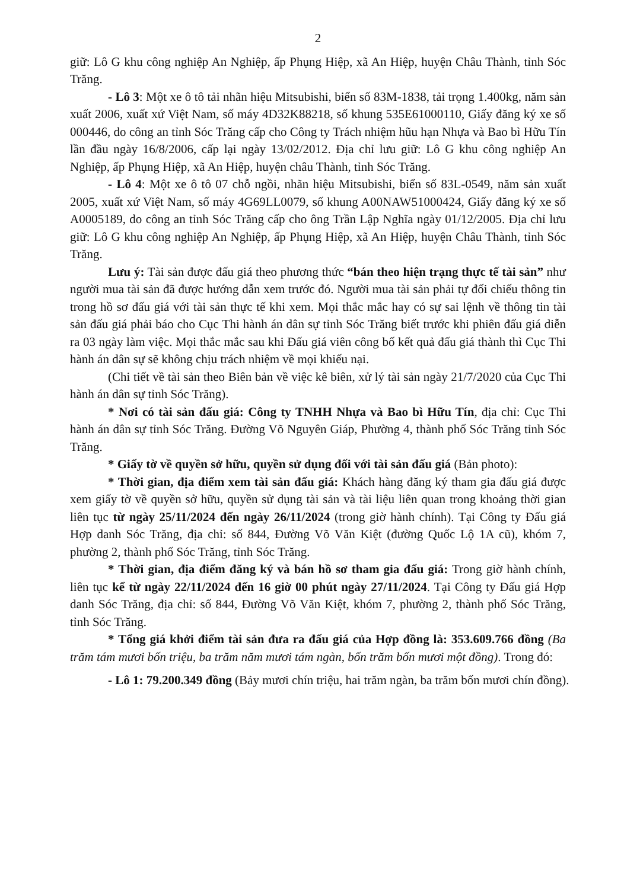2
giữ: Lô G khu công nghiệp An Nghiệp, ấp Phụng Hiệp, xã An Hiệp, huyện Châu Thành, tỉnh Sóc Trăng.
- Lô 3: Một xe ô tô tải nhãn hiệu Mitsubishi, biển số 83M-1838, tải trọng 1.400kg, năm sản xuất 2006, xuất xứ Việt Nam, số máy 4D32K88218, số khung 535E61000110, Giấy đăng ký xe số 000446, do công an tỉnh Sóc Trăng cấp cho Công ty Trách nhiệm hũu hạn Nhựa và Bao bì Hữu Tín lần đầu ngày 16/8/2006, cấp lại ngày 13/02/2012. Địa chỉ lưu giữ: Lô G khu công nghiệp An Nghiệp, ấp Phụng Hiệp, xã An Hiệp, huyện châu Thành, tỉnh Sóc Trăng.
- Lô 4: Một xe ô tô 07 chỗ ngồi, nhãn hiệu Mitsubishi, biển số 83L-0549, năm sản xuất 2005, xuất xứ Việt Nam, số máy 4G69LL0079, số khung A00NAW51000424, Giấy đăng ký xe số A0005189, do công an tỉnh Sóc Trăng cấp cho ông Trần Lập Nghĩa ngày 01/12/2005. Địa chỉ lưu giữ: Lô G khu công nghiệp An Nghiệp, ấp Phụng Hiệp, xã An Hiệp, huyện Châu Thành, tỉnh Sóc Trăng.
Lưu ý: Tài sản được đấu giá theo phương thức “bán theo hiện trạng thực tế tài sản” như người mua tài sản đã được hướng dẫn xem trước đó. Người mua tài sản phải tự đối chiếu thông tin trong hồ sơ đấu giá với tài sản thực tế khi xem. Mọi thắc mắc hay có sự sai lệnh về thông tin tài sản đấu giá phải báo cho Cục Thi hành án dân sự tỉnh Sóc Trăng biết trước khi phiên đấu giá diễn ra 03 ngày làm việc. Mọi thắc mắc sau khi Đấu giá viên công bố kết quả đấu giá thành thì Cục Thi hành án dân sự sẽ không chịu trách nhiệm về mọi khiếu nại.
(Chi tiết về tài sản theo Biên bản về việc kê biên, xử lý tài sản ngày 21/7/2020 của Cục Thi hành án dân sự tỉnh Sóc Trăng).
* Nơi có tài sản đấu giá: Công ty TNHH Nhựa và Bao bì Hữu Tín, địa chỉ: Cục Thi hành án dân sự tỉnh Sóc Trăng. Đường Võ Nguyên Giáp, Phường 4, thành phố Sóc Trăng tỉnh Sóc Trăng.
* Giấy tờ về quyền sở hữu, quyền sử dụng đối với tài sản đấu giá (Bản photo):
* Thời gian, địa điểm xem tài sản đấu giá: Khách hàng đăng ký tham gia đấu giá được xem giấy tờ về quyền sở hữu, quyền sử dụng tài sản và tài liệu liên quan trong khoảng thời gian liên tục từ ngày 25/11/2024 đến ngày 26/11/2024 (trong giờ hành chính). Tại Công ty Đấu giá Hợp danh Sóc Trăng, địa chỉ: số 844, Đường Võ Văn Kiệt (đường Quốc Lộ 1A cũ), khóm 7, phường 2, thành phố Sóc Trăng, tỉnh Sóc Trăng.
* Thời gian, địa điểm đăng ký và bán hồ sơ tham gia đấu giá: Trong giờ hành chính, liên tục kể từ ngày 22/11/2024 đến 16 giờ 00 phút ngày 27/11/2024. Tại Công ty Đấu giá Hợp danh Sóc Trăng, địa chỉ: số 844, Đường Võ Văn Kiệt, khóm 7, phường 2, thành phố Sóc Trăng, tỉnh Sóc Trăng.
* Tổng giá khởi điểm tài sản đưa ra đấu giá của Hợp đồng là: 353.609.766 đồng (Ba trăm tám mươi bốn triệu, ba trăm năm mươi tám ngàn, bốn trăm bốn mươi một đồng). Trong đó:
- Lô 1: 79.200.349 đồng (Bảy mươi chín triệu, hai trăm ngàn, ba trăm bốn mươi chín đồng).